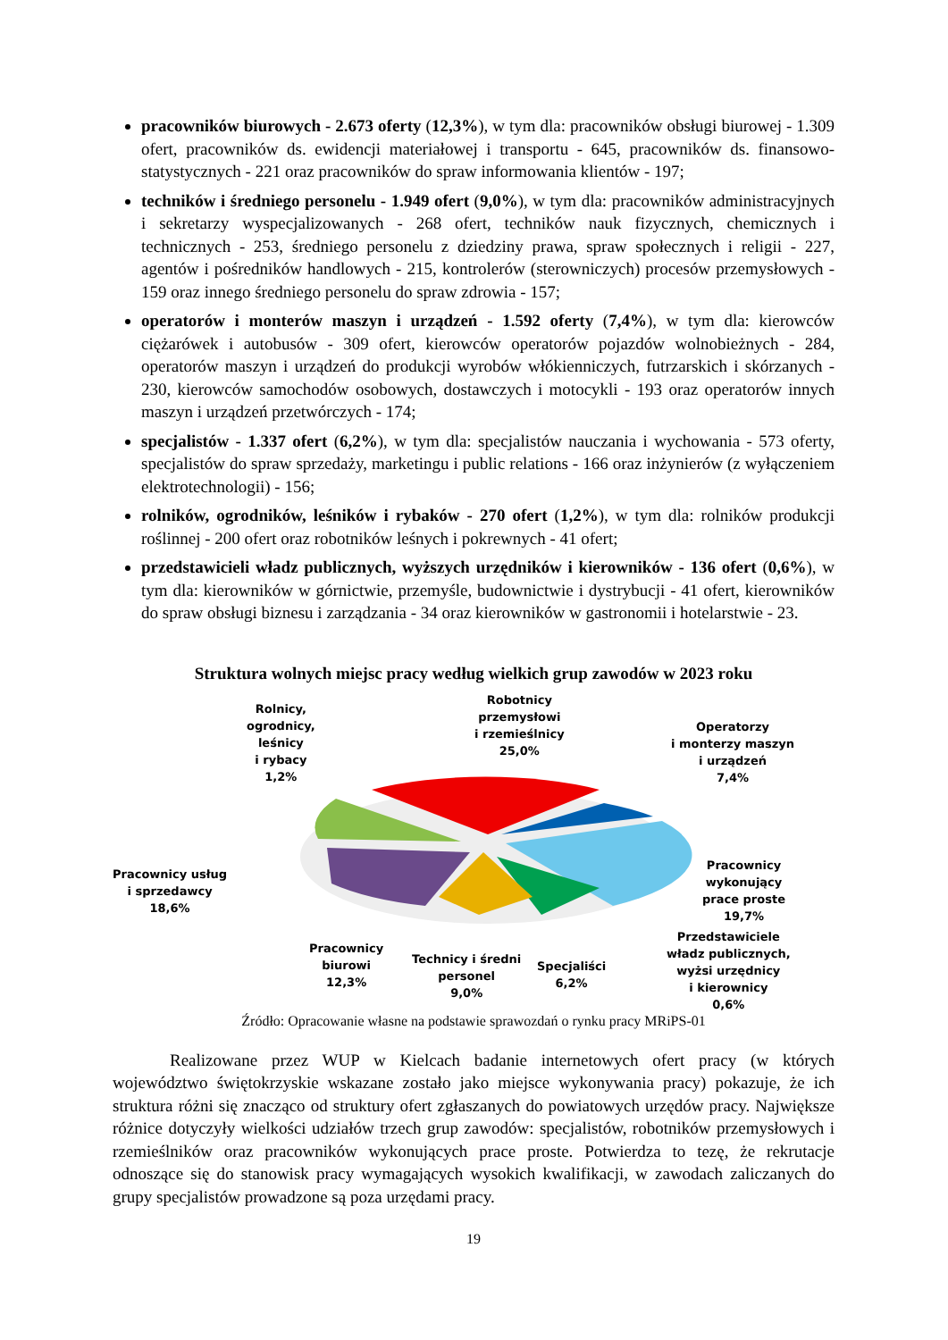pracowników biurowych - 2.673 oferty (12,3%), w tym dla: pracowników obsługi biurowej - 1.309 ofert, pracowników ds. ewidencji materiałowej i transportu - 645, pracowników ds. finansowo-statystycznych - 221 oraz pracowników do spraw informowania klientów - 197;
techników i średniego personelu - 1.949 ofert (9,0%), w tym dla: pracowników administracyjnych i sekretarzy wyspecjalizowanych - 268 ofert, techników nauk fizycznych, chemicznych i technicznych - 253, średniego personelu z dziedziny prawa, spraw społecznych i religii - 227, agentów i pośredników handlowych - 215, kontrolerów (sterowniczych) procesów przemysłowych - 159 oraz innego średniego personelu do spraw zdrowia - 157;
operatorów i monterów maszyn i urządzeń - 1.592 oferty (7,4%), w tym dla: kierowców ciężarówek i autobusów - 309 ofert, kierowców operatorów pojazdów wolnobieżnych - 284, operatorów maszyn i urządzeń do produkcji wyrobów włókienniczych, futrzarskich i skórzanych - 230, kierowców samochodów osobowych, dostawczych i motocykli - 193 oraz operatorów innych maszyn i urządzeń przetwórczych - 174;
specjalistów - 1.337 ofert (6,2%), w tym dla: specjalistów nauczania i wychowania - 573 oferty, specjalistów do spraw sprzedaży, marketingu i public relations - 166 oraz inżynierów (z wyłączeniem elektrotechnologii) - 156;
rolników, ogrodników, leśników i rybaków - 270 ofert (1,2%), w tym dla: rolników produkcji roślinnej - 200 ofert oraz robotników leśnych i pokrewnych - 41 ofert;
przedstawicieli władz publicznych, wyższych urzędników i kierowników - 136 ofert (0,6%), w tym dla: kierowników w górnictwie, przemyśle, budownictwie i dystrybucji - 41 ofert, kierowników do spraw obsługi biznesu i zarządzania - 34 oraz kierowników w gastronomii i hotelarstwie - 23.
Struktura wolnych miejsc pracy według wielkich grup zawodów w 2023 roku
Rolnicy,
ogrodnicy,
leśnicy
i rybacy
1,2%
Robotnicy
przemysłowi
i rzemieślnicy
25,0%
Operatorzy
i monterzy maszyn
i urządzeń
7,4%
Pracownicy usług
i sprzedawcy
18,6%
Pracownicy
wykonujący
prace proste
19,7%
Pracownicy
biurowi
12,3%
Technicy i średni
personel
9,0%
Specjaliści
6,2%
Przedstawiciele
władz publicznych,
wyżsi urzędnicy
i kierownicy
0,6%
Źródło: Opracowanie własne na podstawie sprawozdań o rynku pracy MRiPS-01
Realizowane przez WUP w Kielcach badanie internetowych ofert pracy (w których województwo świętokrzyskie wskazane zostało jako miejsce wykonywania pracy) pokazuje, że ich struktura różni się znacząco od struktury ofert zgłaszanych do powiatowych urzędów pracy. Największe różnice dotyczyły wielkości udziałów trzech grup zawodów: specjalistów, robotników przemysłowych i rzemieślników oraz pracowników wykonujących prace proste. Potwierdza to tezę, że rekrutacje odnoszące się do stanowisk pracy wymagających wysokich kwalifikacji, w zawodach zaliczanych do grupy specjalistów prowadzone są poza urzędami pracy.
19